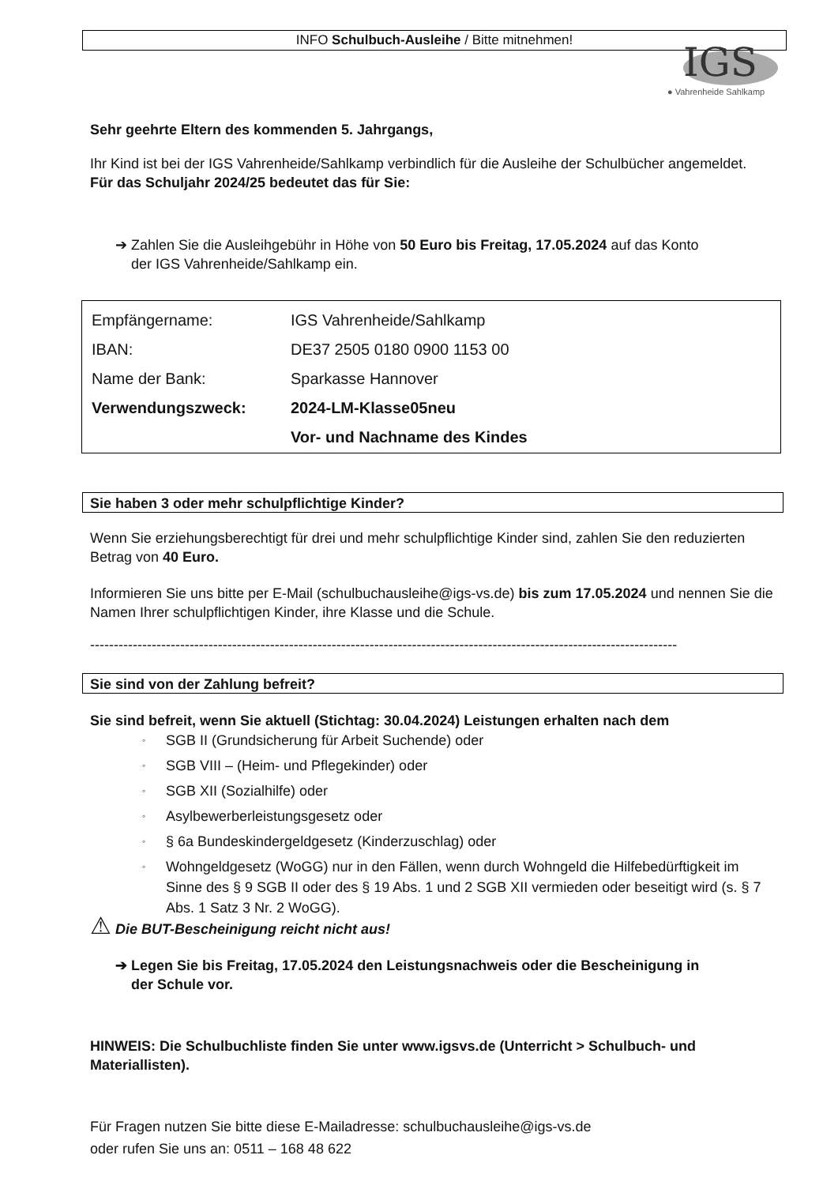INFO Schulbuch-Ausleihe / Bitte mitnehmen!
IGS
● Vahrenheide Sahlkamp
Sehr geehrte Eltern des kommenden 5. Jahrgangs,
Ihr Kind ist bei der IGS Vahrenheide/Sahlkamp verbindlich für die Ausleihe der Schulbücher angemeldet.
Für das Schuljahr 2024/25 bedeutet das für Sie:
➔ Zahlen Sie die Ausleihgebühr in Höhe von 50 Euro bis Freitag, 17.05.2024 auf das Konto
der IGS Vahrenheide/Sahlkamp ein.
| Empfängername: | IGS Vahrenheide/Sahlkamp |
| IBAN: | DE37 2505 0180 0900 1153 00 |
| Name der Bank: | Sparkasse Hannover |
| Verwendungszweck: | 2024-LM-Klasse05neu |
| | Vor- und Nachname des Kindes |
Sie haben 3 oder mehr schulpflichtige Kinder?
Wenn Sie erziehungsberechtigt für drei und mehr schulpflichtige Kinder sind, zahlen Sie den reduzierten Betrag von 40 Euro.
Informieren Sie uns bitte per E-Mail (schulbuchausleihe@igs-vs.de) bis zum 17.05.2024 und nennen Sie die Namen Ihrer schulpflichtigen Kinder, ihre Klasse und die Schule.
----------------------------------------------------------------------------------------------------------------------------
Sie sind von der Zahlung befreit?
Sie sind befreit, wenn Sie aktuell (Stichtag: 30.04.2024) Leistungen erhalten nach dem
◦ SGB II (Grundsicherung für Arbeit Suchende) oder
◦ SGB VIII – (Heim- und Pflegekinder) oder
◦ SGB XII (Sozialhilfe) oder
◦ Asylbewerberleistungsgesetz oder
◦ § 6a Bundeskindergeldgesetz (Kinderzuschlag) oder
◦ Wohngeldgesetz (WoGG) nur in den Fällen, wenn durch Wohngeld die Hilfebedürftigkeit im Sinne des § 9 SGB II oder des § 19 Abs. 1 und 2 SGB XII vermieden oder beseitigt wird (s. § 7 Abs. 1 Satz 3 Nr. 2 WoGG).
⚠ Die BUT-Bescheinigung reicht nicht aus!
➔ Legen Sie bis Freitag, 17.05.2024 den Leistungsnachweis oder die Bescheinigung in
der Schule vor.
HINWEIS: Die Schulbuchliste finden Sie unter www.igsvs.de (Unterricht > Schulbuch- und Materiallisten).
Für Fragen nutzen Sie bitte diese E-Mailadresse: schulbuchausleihe@igs-vs.de
oder rufen Sie uns an: 0511 – 168 48 622